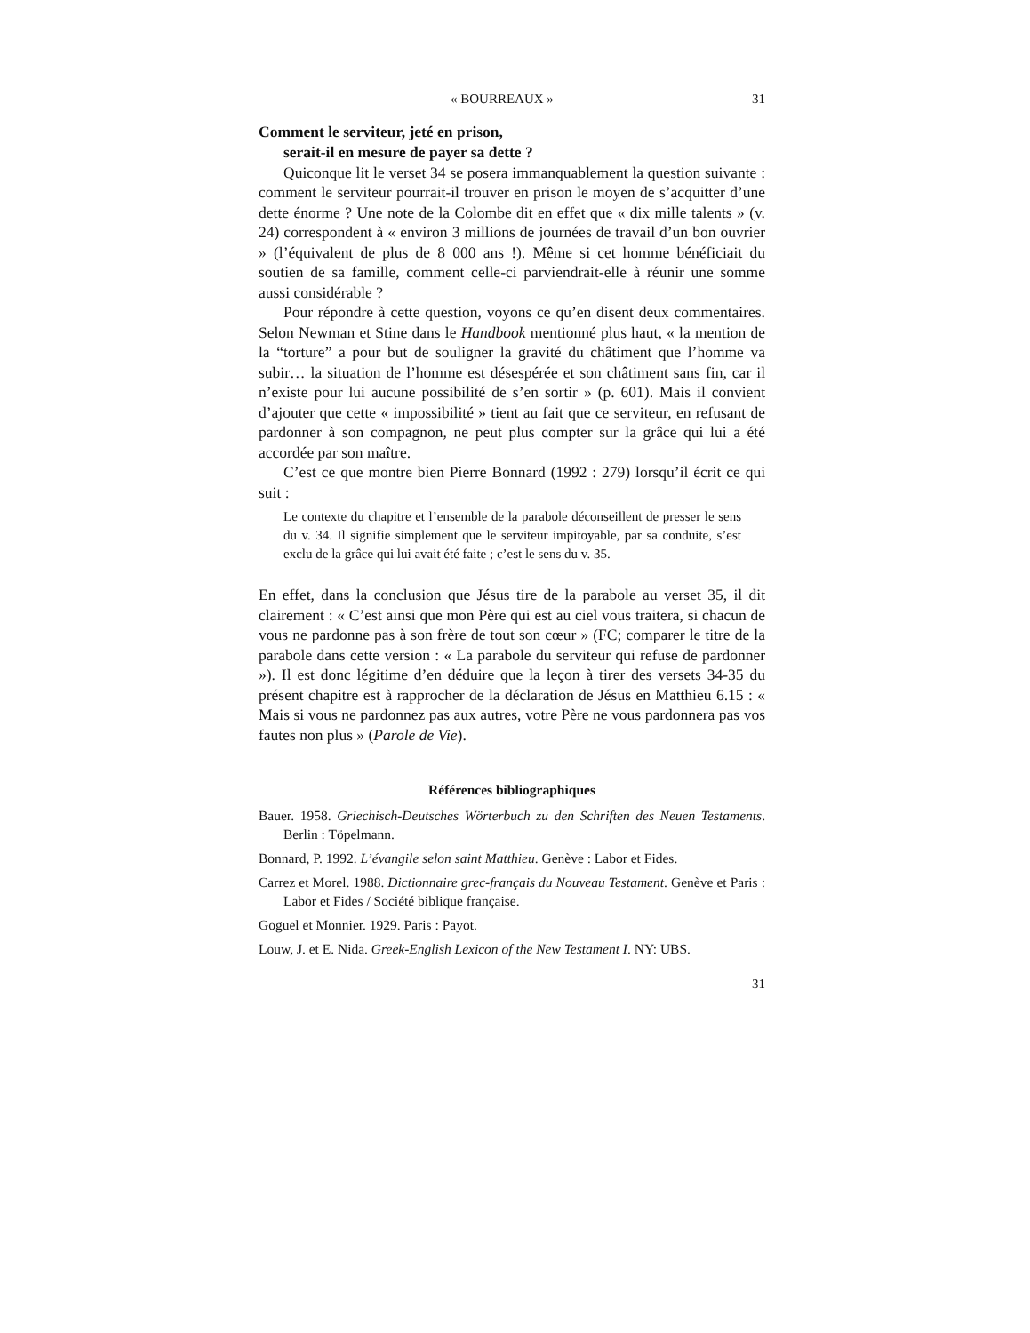« BOURREAUX » 31
Comment le serviteur, jeté en prison,
serait-il en mesure de payer sa dette ?
Quiconque lit le verset 34 se posera immanquablement la question suivante : comment le serviteur pourrait-il trouver en prison le moyen de s’acquitter d’une dette énorme ? Une note de la Colombe dit en effet que « dix mille talents » (v. 24) correspondent à « environ 3 millions de journées de travail d’un bon ouvrier » (l’équivalent de plus de 8 000 ans !). Même si cet homme bénéficiait du soutien de sa famille, comment celle-ci parviendrait-elle à réunir une somme aussi considérable ?
Pour répondre à cette question, voyons ce qu’en disent deux commentaires. Selon Newman et Stine dans le Handbook mentionné plus haut, « la mention de la “torture” a pour but de souligner la gravité du châtiment que l’homme va subir… la situation de l’homme est désespérée et son châtiment sans fin, car il n’existe pour lui aucune possibilité de s’en sortir » (p. 601). Mais il convient d’ajouter que cette « impossibilité » tient au fait que ce serviteur, en refusant de pardonner à son compagnon, ne peut plus compter sur la grâce qui lui a été accordée par son maître.
C’est ce que montre bien Pierre Bonnard (1992 : 279) lorsqu’il écrit ce qui suit :
Le contexte du chapitre et l’ensemble de la parabole déconseillent de presser le sens du v. 34. Il signifie simplement que le serviteur impitoyable, par sa conduite, s’est exclu de la grâce qui lui avait été faite ; c’est le sens du v. 35.
En effet, dans la conclusion que Jésus tire de la parabole au verset 35, il dit clairement : « C’est ainsi que mon Père qui est au ciel vous traitera, si chacun de vous ne pardonne pas à son frère de tout son cœur » (FC; comparer le titre de la parabole dans cette version : « La parabole du serviteur qui refuse de pardonner »). Il est donc légitime d’en déduire que la leçon à tirer des versets 34-35 du présent chapitre est à rapprocher de la déclaration de Jésus en Matthieu 6.15 : « Mais si vous ne pardonnez pas aux autres, votre Père ne vous pardonnera pas vos fautes non plus » (Parole de Vie).
Références bibliographiques
Bauer. 1958. Griechisch-Deutsches Wörterbuch zu den Schriften des Neuen Testaments. Berlin : Töpelmann.
Bonnard, P. 1992. L’évangile selon saint Matthieu. Genève : Labor et Fides.
Carrez et Morel. 1988. Dictionnaire grec-français du Nouveau Testament. Genève et Paris : Labor et Fides / Société biblique française.
Goguel et Monnier. 1929. Paris : Payot.
Louw, J. et E. Nida. Greek-English Lexicon of the New Testament I. NY: UBS.
31